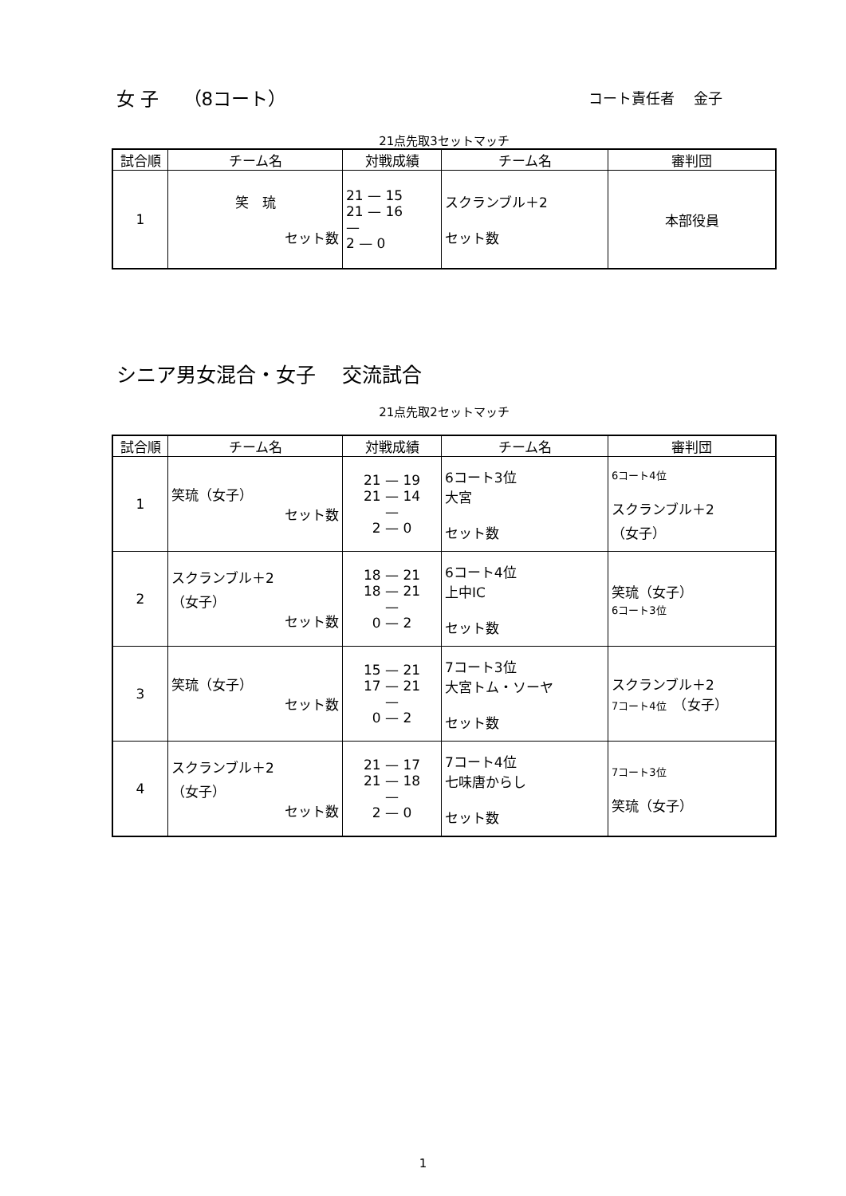女 子　 （8コート） コート責任者　 金子
21点先取3セットマッチ
| 試合順 | チーム名 | 対戦成績 | チーム名 | 審判団 |
| --- | --- | --- | --- | --- |
| 1 | 笑 琉 セット数 | 21 — 15 21 — 16 — 2 — 0 | スクランブル＋2 セット数 | 本部役員 |
シニア男女混合・女子　 交流試合
21点先取2セットマッチ
| 試合順 | チーム名 | 対戦成績 | チーム名 | 審判団 |
| --- | --- | --- | --- | --- |
| 1 | 笑琉（女子） セット数 | 21 — 19 21 — 14 — 2 — 0 | 6コート3位 大宮 セット数 | 6コート4位 スクランブル＋2 （女子） |
| 2 | スクランブル＋2 （女子） セット数 | 18 — 21 18 — 21 — 0 — 2 | 6コート4位 上中IC セット数 | 笑琉（女子） 6コート3位 |
| 3 | 笑琉（女子） セット数 | 15 — 21 17 — 21 — 0 — 2 | 7コート3位 大宮トム・ソーヤ セット数 | スクランブル＋2 7コート4位 （女子） |
| 4 | スクランブル＋2 （女子） セット数 | 21 — 17 21 — 18 — 2 — 0 | 7コート4位 七味唐からし セット数 | 7コート3位 笑琉（女子） |
1